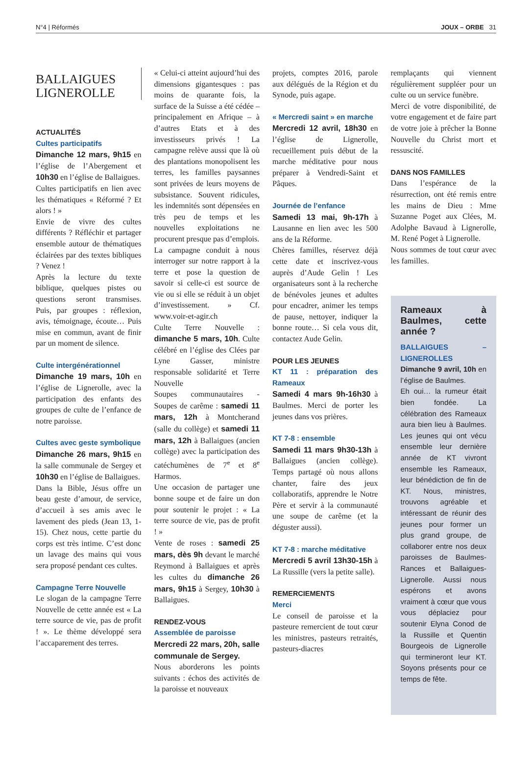N°4 | Réformés JOUX – ORBE 31
BALLAIGUES
LIGNEROLLE
ACTUALITÉS
Cultes participatifs
Dimanche 12 mars, 9h15 en l’église de l’Abergement et 10h30 en l’église de Ballaigues.
Cultes participatifs en lien avec les thématiques « Réformé ? Et alors ! »
Envie de vivre des cultes différents ? Réfléchir et partager ensemble autour de thématiques éclairées par des textes bibliques ? Venez !
Après la lecture du texte biblique, quelques pistes ou questions seront transmises. Puis, par groupes : réflexion, avis, témoignage, écoute… Puis mise en commun, avant de finir par un moment de silence.
Culte intergénérationnel
Dimanche 19 mars, 10h en l’église de Lignerolle, avec la participation des enfants des groupes de culte de l’enfance de notre paroisse.
Cultes avec geste symbolique
Dimanche 26 mars, 9h15 en la salle communale de Sergey et 10h30 en l’église de Ballaigues.
Dans la Bible, Jésus offre un beau geste d’amour, de service, d’accueil à ses amis avec le lavement des pieds (Jean 13, 1-15). Chez nous, cette partie du corps est très intime. C’est donc un lavage des mains qui vous sera proposé pendant ces cultes.
Campagne Terre Nouvelle
Le slogan de la campagne Terre Nouvelle de cette année est « La terre source de vie, pas de profit ! ». Le thème développé sera l’accaparement des terres.
« Celui-ci atteint aujourd’hui des dimensions gigantesques : pas moins de quarante fois, la surface de la Suisse a été cédée – principalement en Afrique – à d’autres Etats et à des investisseurs privés ! La campagne relève aussi que là où des plantations monopolisent les terres, les familles paysannes sont privées de leurs moyens de subsistance. Souvent ridicules, les indemnités sont dépensées en très peu de temps et les nouvelles exploitations ne procurent presque pas d’emplois.
La campagne conduit à nous interroger sur notre rapport à la terre et pose la question de savoir si celle-ci est source de vie ou si elle se réduit à un objet d’investissement. » Cf. www.voir-et-agir.ch
Culte Terre Nouvelle : dimanche 5 mars, 10h. Culte célébré en l’église des Clées par Lyne Gasser, ministre responsable solidarité et Terre Nouvelle
Soupes communautaires - Soupes de carême : samedi 11 mars, 12h à Montcherand (salle du collège) et samedi 11 mars, 12h à Ballaigues (ancien collège) avec la participation des catéchumènes de 7<sup>e</sup> et 8<sup>e</sup> Harmos.
Une occasion de partager une bonne soupe et de faire un don pour soutenir le projet : « La terre source de vie, pas de profit ! »
Vente de roses : samedi 25 mars, dès 9h devant le marché Reymond à Ballaigues et après les cultes du dimanche 26 mars, 9h15 à Sergey, 10h30 à Ballaigues.
RENDEZ-VOUS
Assemblée de paroisse
Mercredi 22 mars, 20h, salle communale de Sergey.
Nous aborderons les points suivants : échos des activités de la paroisse et nouveaux
projets, comptes 2016, parole aux délégués de la Région et du Synode, puis agape.
« Mercredi saint » en marche
Mercredi 12 avril, 18h30 en l’église de Lignerolle, recueillement puis début de la marche méditative pour nous préparer à Vendredi-Saint et Pâques.
Journée de l’enfance
Samedi 13 mai, 9h-17h à Lausanne en lien avec les 500 ans de la Réforme.
Chères familles, réservez déjà cette date et inscrivez-vous auprès d’Aude Gelin ! Les organisateurs sont à la recherche de bénévoles jeunes et adultes pour encadrer, animer les temps de pause, nettoyer, indiquer la bonne route… Si cela vous dit, contactez Aude Gelin.
POUR LES JEUNES
KT 11 : préparation des Rameaux
Samedi 4 mars 9h-16h30 à Baulmes. Merci de porter les jeunes dans vos prières.
KT 7-8 : ensemble
Samedi 11 mars 9h30-13h à Ballaigues (ancien collège). Temps partagé où nous allons chanter, faire des jeux collaboratifs, apprendre le Notre Père et servir à la communauté une soupe de carême (et la déguster aussi).
KT 7-8 : marche méditative
Mercredi 5 avril 13h30-15h à La Russille (vers la petite salle).
REMERCIEMENTS
Merci
Le conseil de paroisse et la pasteure remercient de tout cœur les ministres, pasteurs retraités, pasteurs-diacres
remplaçants qui viennent régulièrement suppléer pour un culte ou un service funèbre.
Merci de votre disponibilité, de votre engagement et de faire part de votre joie à prêcher la Bonne Nouvelle du Christ mort et ressuscité.
DANS NOS FAMILLES
Dans l’espérance de la résurrection, ont été remis entre les mains de Dieu : Mme Suzanne Poget aux Clées, M. Adolphe Bavaud à Lignerolle, M. René Poget à Lignerolle.
Nous sommes de tout cœur avec les familles.
Rameaux à Baulmes, cette année ?
BALLAIGUES – LIGNEROLLES Dimanche 9 avril, 10h en l’église de Baulmes.
Eh oui… la rumeur était bien fondée. La célébration des Rameaux aura bien lieu à Baulmes. Les jeunes qui ont vécu ensemble leur dernière année de KT vivront ensemble les Rameaux, leur bénédiction de fin de KT. Nous, ministres, trouvons agréable et intéressant de réunir des jeunes pour former un plus grand groupe, de collaborer entre nos deux paroisses de Baulmes-Rances et Ballaigues-Lignerolle. Aussi nous espérons et avons vraiment à cœur que vous vous déplaciez pour soutenir Elyna Conod de la Russille et Quentin Bourgeois de Lignerolle qui termineront leur KT. Soyons présents pour ce temps de fête.